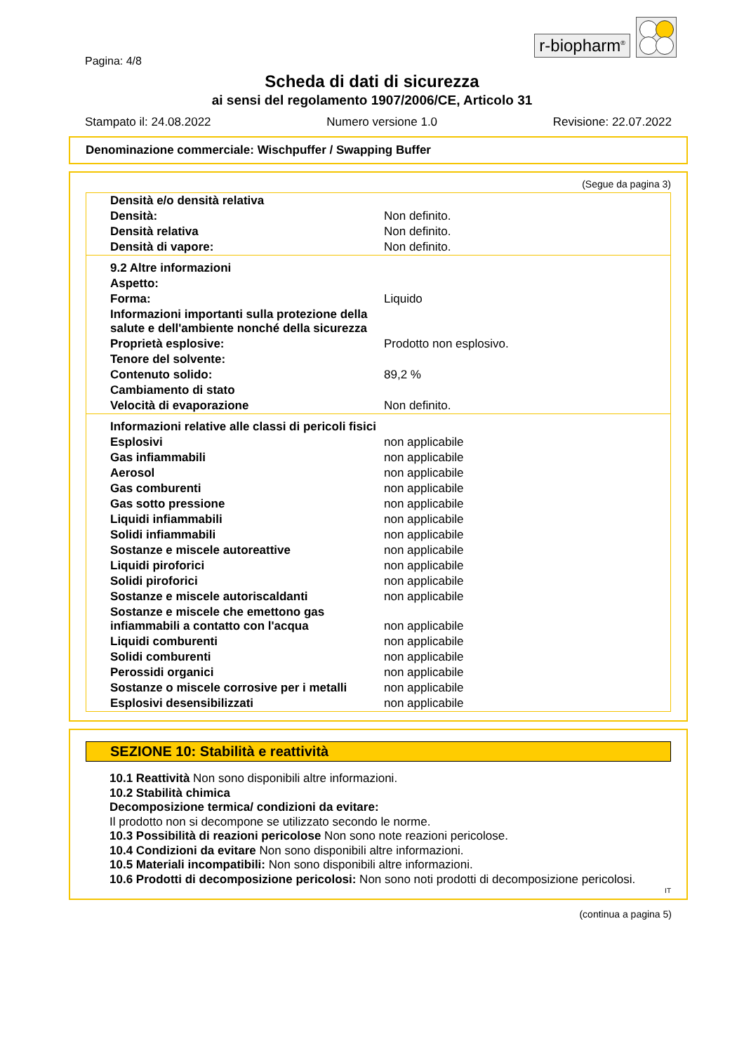r-biopharm<sup>®</sup>
Pagina: 4/8
Scheda di dati di sicurezza
ai sensi del regolamento 1907/2006/CE, Articolo 31
Stampato il: 24.08.2022 Numero versione 1.0 Revisione: 22.07.2022
Denominazione commerciale: Wischpuffer / Swapping Buffer
(Segue da pagina 3)
| Densità e/o densità relativa | |
| Densità: | Non definito. |
| Densità relativa | Non definito. |
| Densità di vapore: | Non definito. |
| 9.2 Altre informazioni | |
| Aspetto: | |
| Forma: | Liquido |
| Informazioni importanti sulla protezione della salute e dell'ambiente nonché della sicurezza | |
| Proprietà esplosive: | Prodotto non esplosivo. |
| Tenore del solvente: | |
| Contenuto solido: | 89,2 % |
| Cambiamento di stato | |
| Velocità di evaporazione | Non definito. |
| Informazioni relative alle classi di pericoli fisici | |
| Esplosivi | non applicabile |
| Gas infiammabili | non applicabile |
| Aerosol | non applicabile |
| Gas comburenti | non applicabile |
| Gas sotto pressione | non applicabile |
| Liquidi infiammabili | non applicabile |
| Solidi infiammabili | non applicabile |
| Sostanze e miscele autoreattive | non applicabile |
| Liquidi piroforici | non applicabile |
| Solidi piroforici | non applicabile |
| Sostanze e miscele autoriscaldanti | non applicabile |
| Sostanze e miscele che emettono gas infiammabili a contatto con l'acqua | non applicabile |
| Liquidi comburenti | non applicabile |
| Solidi comburenti | non applicabile |
| Perossidi organici | non applicabile |
| Sostanze o miscele corrosive per i metalli | non applicabile |
| Esplosivi desensibilizzati | non applicabile |
SEZIONE 10: Stabilità e reattività
10.1 Reattività Non sono disponibili altre informazioni.
10.2 Stabilità chimica
Decomposizione termica/ condizioni da evitare:
Il prodotto non si decompone se utilizzato secondo le norme.
10.3 Possibilità di reazioni pericolose Non sono note reazioni pericolose.
10.4 Condizioni da evitare Non sono disponibili altre informazioni.
10.5 Materiali incompatibili: Non sono disponibili altre informazioni.
10.6 Prodotti di decomposizione pericolosi: Non sono noti prodotti di decomposizione pericolosi.
IT
(continua a pagina 5)